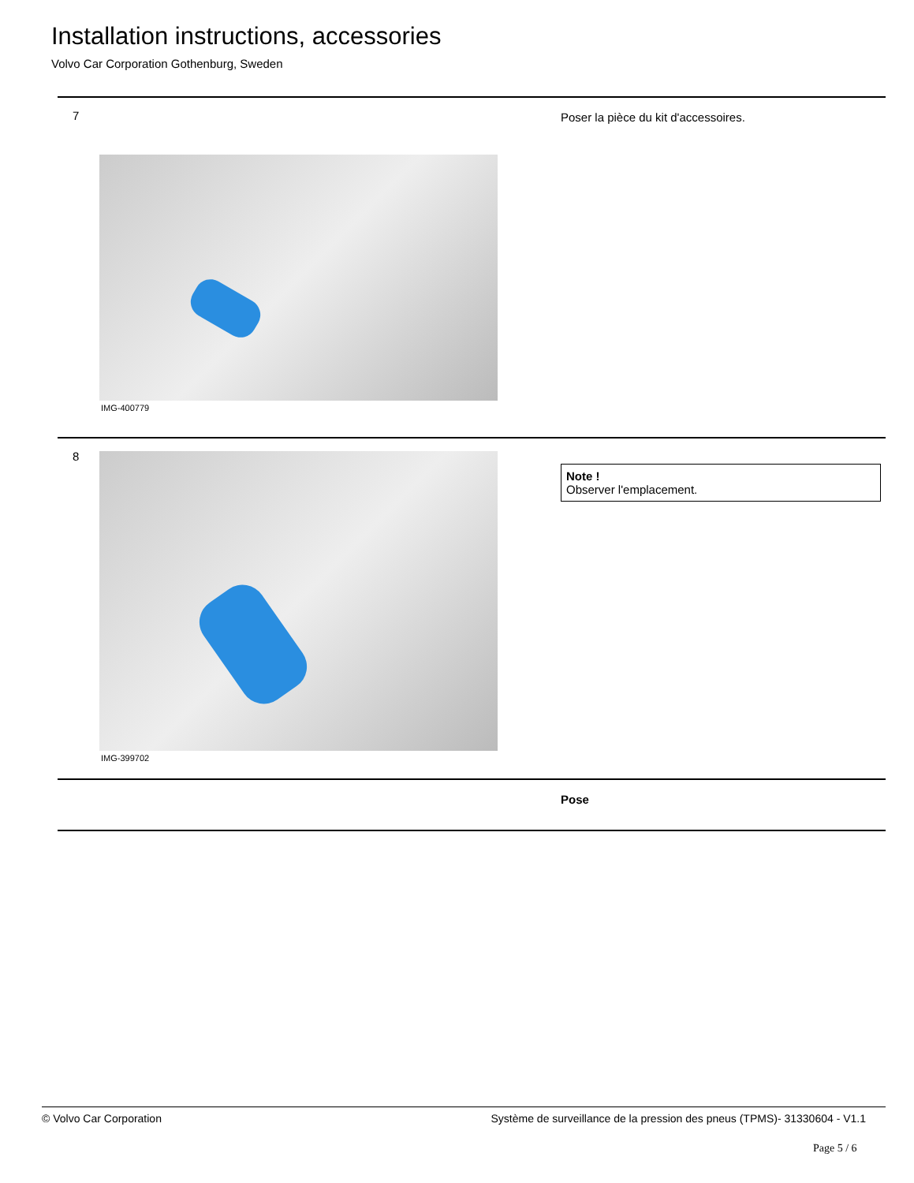Installation instructions, accessories
Volvo Car Corporation Gothenburg, Sweden
7
IMG-400779
Poser la pièce du kit d'accessoires.
8
IMG-399702
Note !
Observer l'emplacement.
Pose
© Volvo Car Corporation Système de surveillance de la pression des pneus (TPMS)- 31330604 - V1.1
Page 5 / 6